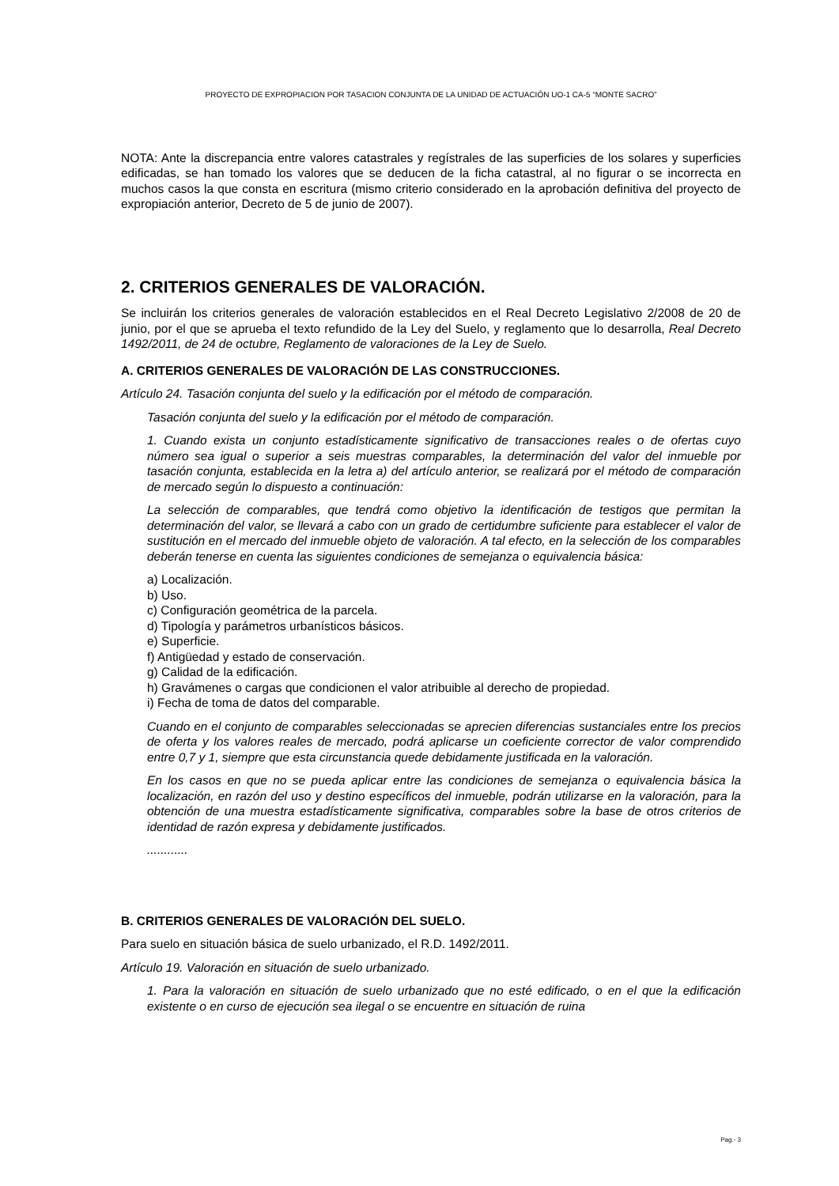PROYECTO DE EXPROPIACION POR TASACION CONJUNTA DE LA UNIDAD DE ACTUACIÓN UO-1 CA-5 “MONTE SACRO”
NOTA: Ante la discrepancia entre valores catastrales y regístrales de las superficies de los solares y superficies edificadas, se han tomado los valores que se deducen de la ficha catastral, al no figurar o se incorrecta en muchos casos la que consta en escritura (mismo criterio considerado en la aprobación definitiva del proyecto de expropiación anterior, Decreto de 5 de junio de 2007).
2. CRITERIOS GENERALES DE VALORACIÓN.
Se incluirán los criterios generales de valoración establecidos en el Real Decreto Legislativo 2/2008 de 20 de junio, por el que se aprueba el texto refundido de la Ley del Suelo, y reglamento que lo desarrolla, Real Decreto 1492/2011, de 24 de octubre, Reglamento de valoraciones de la Ley de Suelo.
A. CRITERIOS GENERALES DE VALORACIÓN DE LAS CONSTRUCCIONES.
Artículo 24. Tasación conjunta del suelo y la edificación por el método de comparación.
Tasación conjunta del suelo y la edificación por el método de comparación.
1. Cuando exista un conjunto estadísticamente significativo de transacciones reales o de ofertas cuyo número sea igual o superior a seis muestras comparables, la determinación del valor del inmueble por tasación conjunta, establecida en la letra a) del artículo anterior, se realizará por el método de comparación de mercado según lo dispuesto a continuación:
La selección de comparables, que tendrá como objetivo la identificación de testigos que permitan la determinación del valor, se llevará a cabo con un grado de certidumbre suficiente para establecer el valor de sustitución en el mercado del inmueble objeto de valoración. A tal efecto, en la selección de los comparables deberán tenerse en cuenta las siguientes condiciones de semejanza o equivalencia básica:
a) Localización.
b) Uso.
c) Configuración geométrica de la parcela.
d) Tipología y parámetros urbanísticos básicos.
e) Superficie.
f) Antigüedad y estado de conservación.
g) Calidad de la edificación.
h) Gravámenes o cargas que condicionen el valor atribuible al derecho de propiedad.
i) Fecha de toma de datos del comparable.
Cuando en el conjunto de comparables seleccionadas se aprecien diferencias sustanciales entre los precios de oferta y los valores reales de mercado, podrá aplicarse un coeficiente corrector de valor comprendido entre 0,7 y 1, siempre que esta circunstancia quede debidamente justificada en la valoración.
En los casos en que no se pueda aplicar entre las condiciones de semejanza o equivalencia básica la localización, en razón del uso y destino específicos del inmueble, podrán utilizarse en la valoración, para la obtención de una muestra estadísticamente significativa, comparables sobre la base de otros criterios de identidad de razón expresa y debidamente justificados.
............
B. CRITERIOS GENERALES DE VALORACIÓN DEL SUELO.
Para suelo en situación básica de suelo urbanizado, el R.D. 1492/2011.
Artículo 19. Valoración en situación de suelo urbanizado.
1. Para la valoración en situación de suelo urbanizado que no esté edificado, o en el que la edificación existente o en curso de ejecución sea ilegal o se encuentre en situación de ruina
Pag.- 3